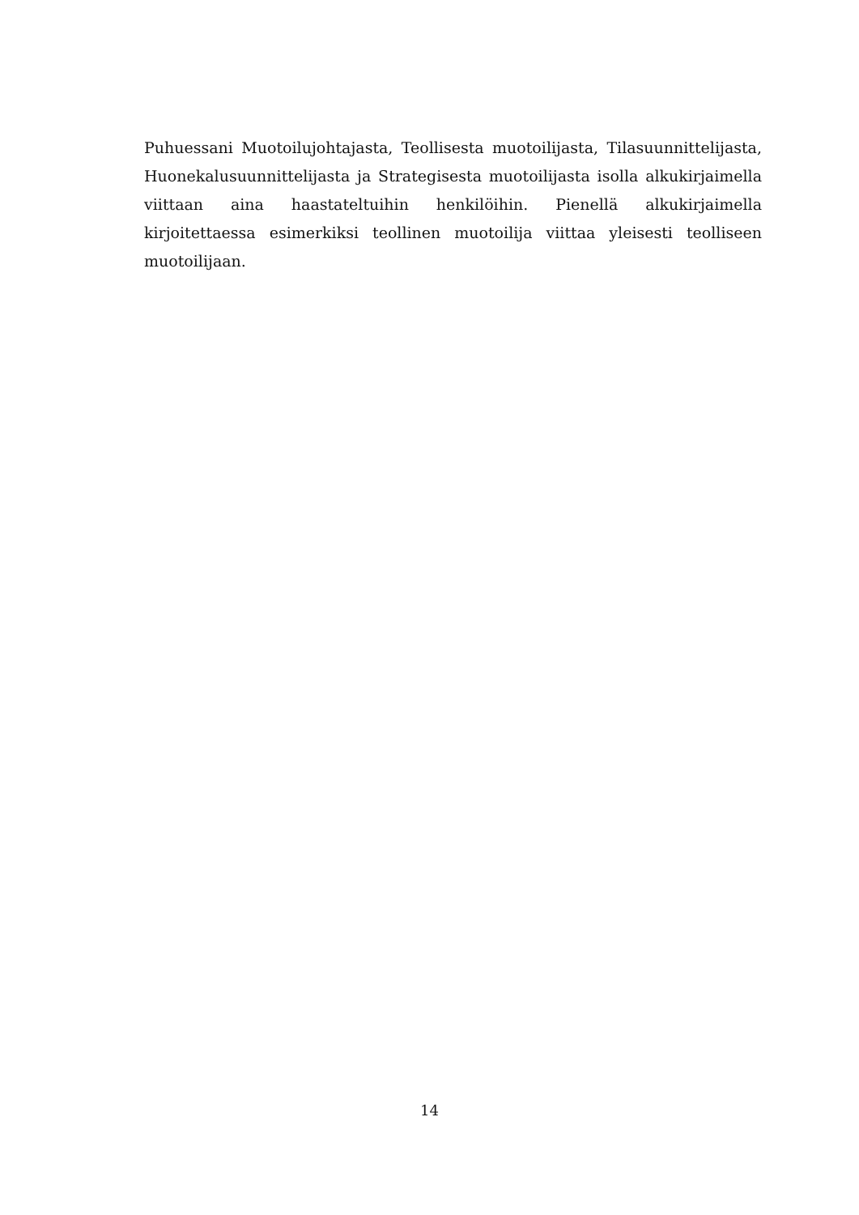Puhuessani Muotoilujohtajasta, Teollisesta muotoilijasta, Tilasuunnittelijasta, Huonekalusuunnittelijasta ja Strategisesta muotoilijasta isolla alkukirjaimella viittaan aina haastateltuihin henkilöihin. Pienellä alkukirjaimella kirjoitettaessa esimerkiksi teollinen muotoilija viittaa yleisesti teolliseen muotoilijaan.
14